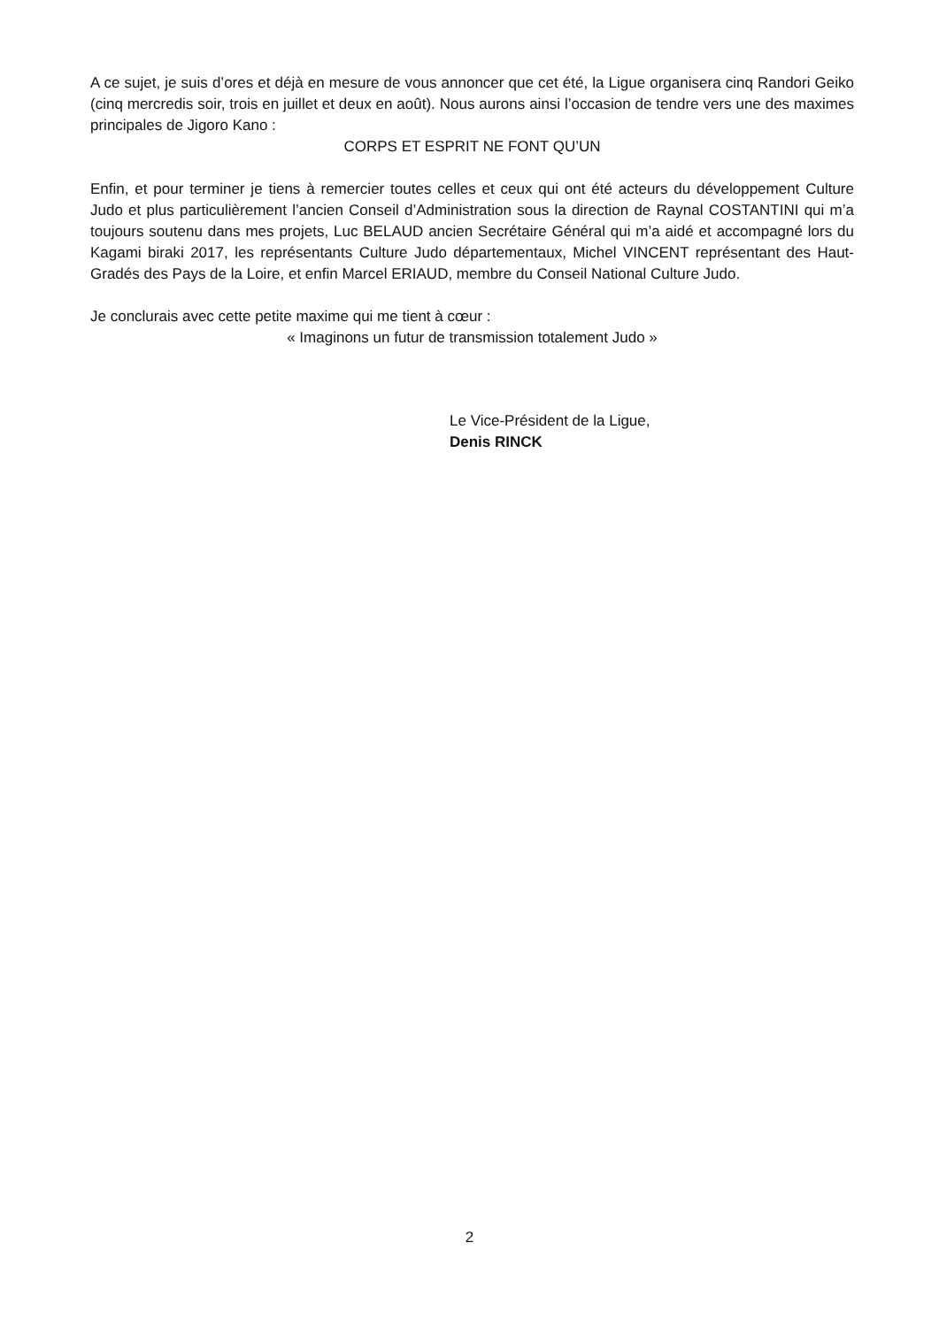A ce sujet, je suis d’ores et déjà en mesure de vous annoncer que cet été, la Ligue organisera cinq Randori Geiko (cinq mercredis soir, trois en juillet et deux en août). Nous aurons ainsi l’occasion de tendre vers une des maximes principales de Jigoro Kano :
CORPS ET ESPRIT NE FONT QU’UN
Enfin, et pour terminer je tiens à remercier toutes celles et ceux qui ont été acteurs du développement Culture Judo et plus particulièrement l’ancien Conseil d’Administration sous la direction de Raynal COSTANTINI qui m’a toujours soutenu dans mes projets, Luc BELAUD ancien Secrétaire Général qui m’a aidé et accompagné lors du Kagami biraki 2017, les représentants Culture Judo départementaux, Michel VINCENT représentant des Haut-Gradés des Pays de la Loire, et enfin Marcel ERIAUD, membre du Conseil National Culture Judo.
Je conclurais avec cette petite maxime qui me tient à cœur :
« Imaginons un futur de transmission totalement Judo »
Le Vice-Président de la Ligue,
Denis RINCK
2